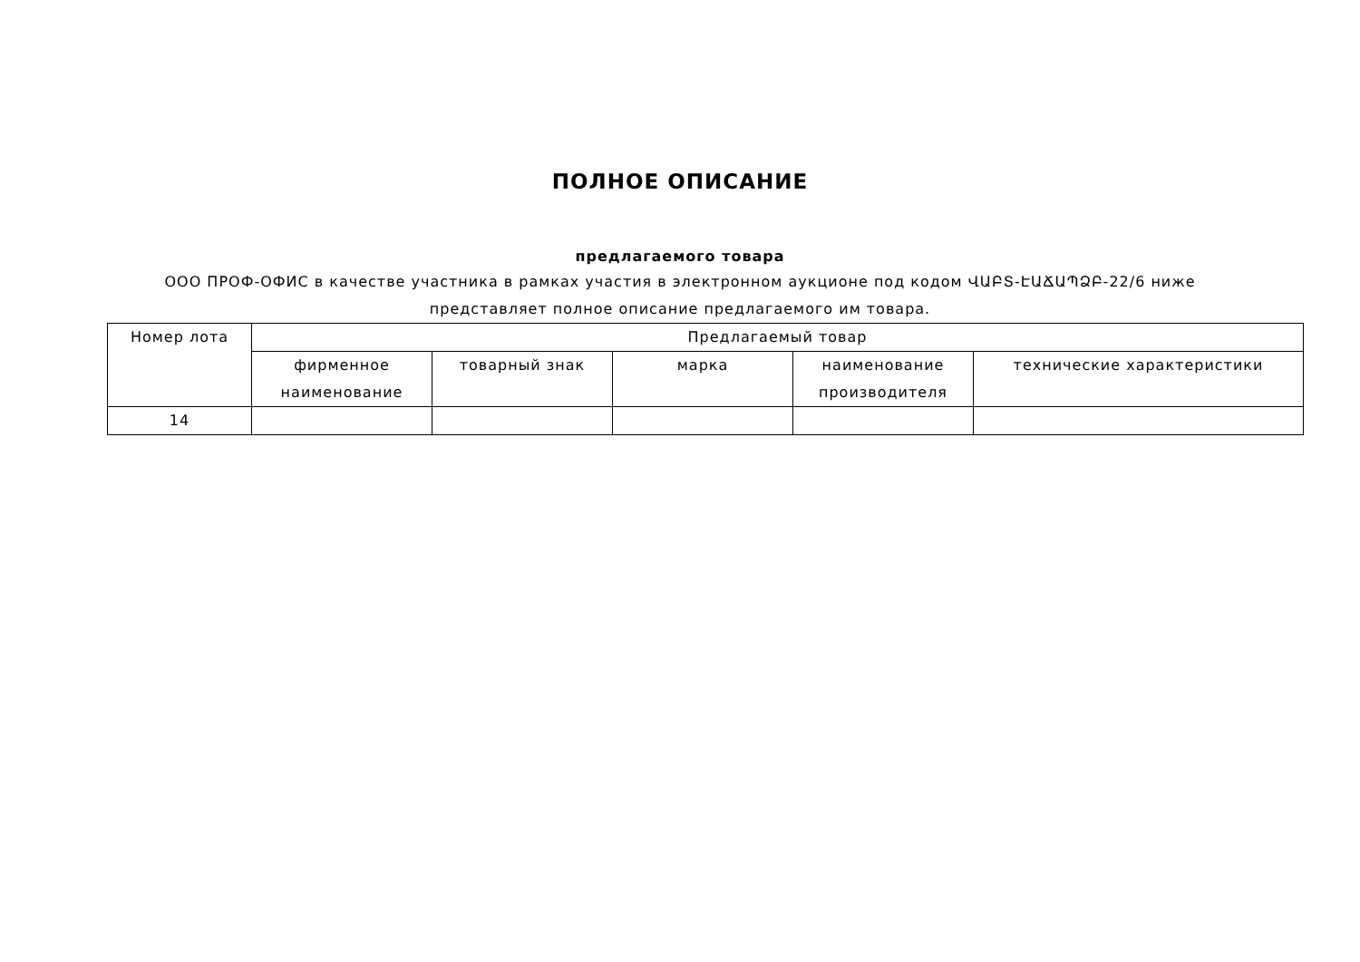ПОЛНОЕ ОПИСАНИЕ
предлагаемого товара
ООО ПРОФ-ОФИС в качестве участника в рамках участия в электронном аукционе под кодом ՎԱԲՏ-ԷԱՃԱՊՁԲ-22/6 ниже представляет полное описание предлагаемого им товара.
| Номер лота | Предлагаемый товар | | | | |
| --- | --- | --- | --- | --- | --- |
| | фирменное наименование | товарный знак | марка | наименование производителя | технические характеристики |
| 14 | | | | | |